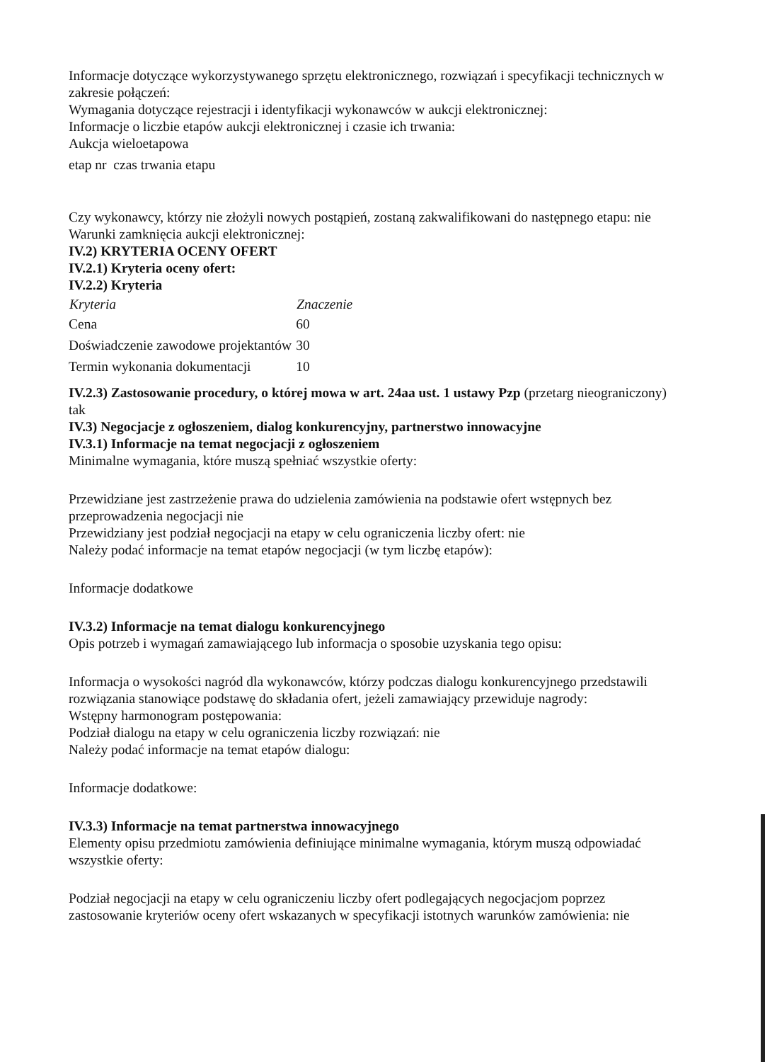Informacje dotyczące wykorzystywanego sprzętu elektronicznego, rozwiązań i specyfikacji technicznych w zakresie połączeń:
Wymagania dotyczące rejestracji i identyfikacji wykonawców w aukcji elektronicznej:
Informacje o liczbie etapów aukcji elektronicznej i czasie ich trwania:
Aukcja wieloetapowa
etap nr czas trwania etapu
Czy wykonawcy, którzy nie złożyli nowych postąpień, zostaną zakwalifikowani do następnego etapu: nie
Warunki zamknięcia aukcji elektronicznej:
IV.2) KRYTERIA OCENY OFERT
IV.2.1) Kryteria oceny ofert:
IV.2.2) Kryteria
| Kryteria | Znaczenie |
| --- | --- |
| Cena | 60 |
| Doświadczenie zawodowe projektantów | 30 |
| Termin wykonania dokumentacji | 10 |
IV.2.3) Zastosowanie procedury, o której mowa w art. 24aa ust. 1 ustawy Pzp (przetarg nieograniczony)
tak
IV.3) Negocjacje z ogłoszeniem, dialog konkurencyjny, partnerstwo innowacyjne
IV.3.1) Informacje na temat negocjacji z ogłoszeniem
Minimalne wymagania, które muszą spełniać wszystkie oferty:
Przewidziane jest zastrzeżenie prawa do udzielenia zamówienia na podstawie ofert wstępnych bez przeprowadzenia negocjacji nie
Przewidziany jest podział negocjacji na etapy w celu ograniczenia liczby ofert: nie
Należy podać informacje na temat etapów negocjacji (w tym liczbę etapów):
Informacje dodatkowe
IV.3.2) Informacje na temat dialogu konkurencyjnego
Opis potrzeb i wymagań zamawiającego lub informacja o sposobie uzyskania tego opisu:
Informacja o wysokości nagród dla wykonawców, którzy podczas dialogu konkurencyjnego przedstawili rozwiązania stanowiące podstawę do składania ofert, jeżeli zamawiający przewiduje nagrody:
Wstępny harmonogram postępowania:
Podział dialogu na etapy w celu ograniczenia liczby rozwiązań: nie
Należy podać informacje na temat etapów dialogu:
Informacje dodatkowe:
IV.3.3) Informacje na temat partnerstwa innowacyjnego
Elementy opisu przedmiotu zamówienia definiujące minimalne wymagania, którym muszą odpowiadać wszystkie oferty:
Podział negocjacji na etapy w celu ograniczeniu liczby ofert podlegających negocjacjom poprzez zastosowanie kryteriów oceny ofert wskazanych w specyfikacji istotnych warunków zamówienia: nie